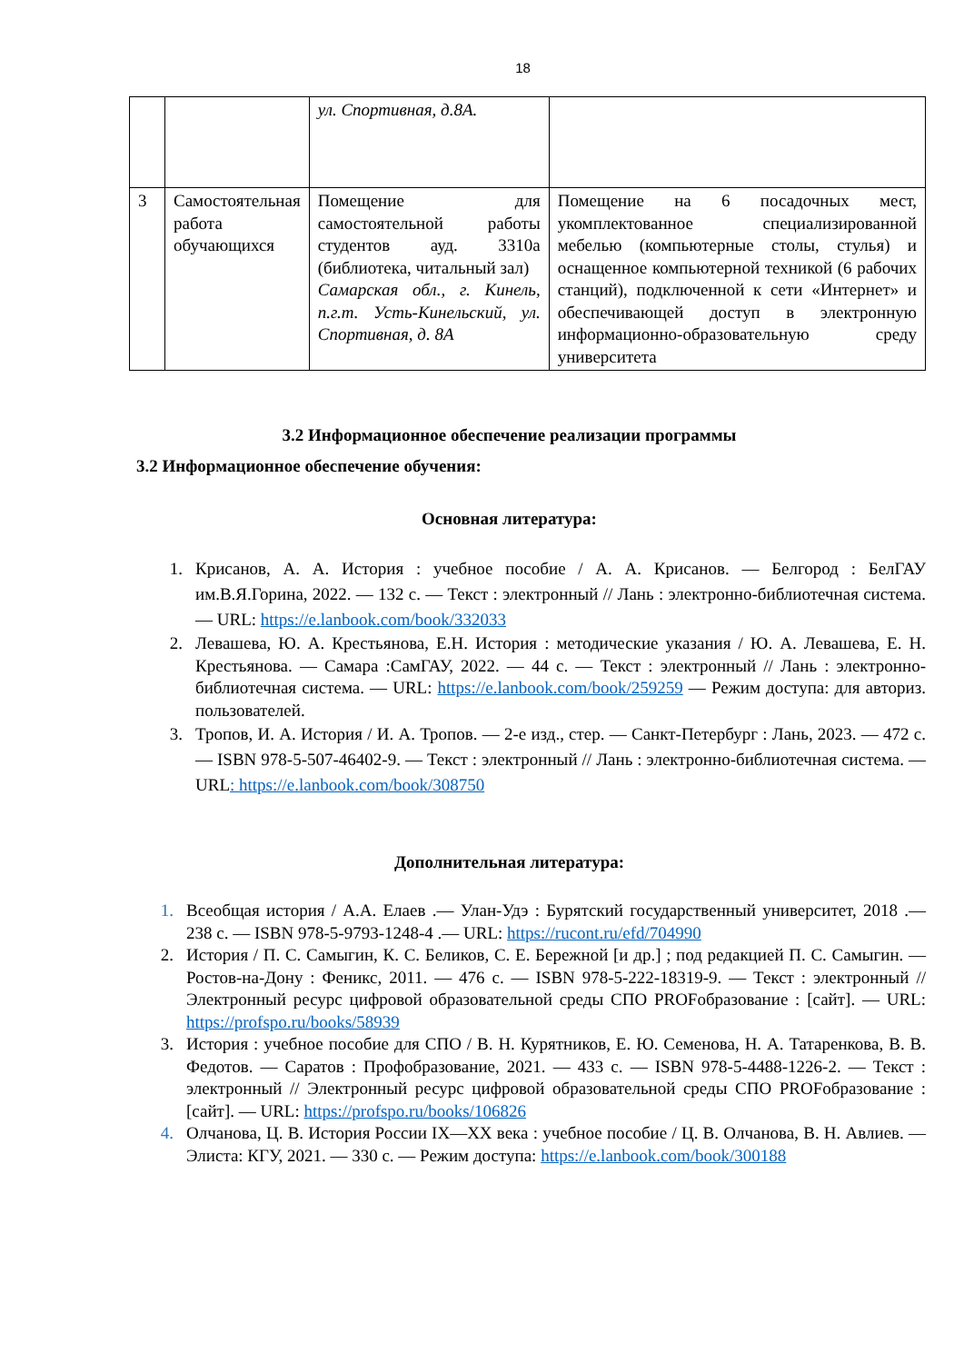18
| | | ул. Спортивная, д.8А. | |
| 3 | Самостоятельная работа обучающихся | Помещение для самостоятельной работы студентов ауд. 3310а (библиотека, читальный зал) Самарская обл., г. Кинель, п.г.т. Усть-Кинельский, ул. Спортивная, д. 8А | Помещение на 6 посадочных мест, укомплектованное специализированной мебелью (компьютерные столы, стулья) и оснащенное компьютерной техникой (6 рабочих станций), подключенной к сети «Интернет» и обеспечивающей доступ в электронную информационно-образовательную среду университета |
3.2 Информационное обеспечение реализации программы
3.2 Информационное обеспечение обучения:
Основная литература:
1. Крисанов, А. А. История : учебное пособие / А. А. Крисанов. — Белгород : БелГАУ им.В.Я.Горина, 2022. — 132 с. — Текст : электронный // Лань : электронно-библиотечная система. — URL: https://e.lanbook.com/book/332033
2. Левашева, Ю. А. Крестьянова, Е.Н. История : методические указания / Ю. А. Левашева, Е. Н. Крестьянова. — Самара :СамГАУ, 2022. — 44 с. — Текст : электронный // Лань : электронно-библиотечная система. — URL: https://e.lanbook.com/book/259259 — Режим доступа: для авториз. пользователей.
3. Тропов, И. А. История / И. А. Тропов. — 2-е изд., стер. — Санкт-Петербург : Лань, 2023. — 472 с. — ISBN 978-5-507-46402-9. — Текст : электронный // Лань : электронно-библиотечная система. — URL: https://e.lanbook.com/book/308750
Дополнительная литература:
1. Всеобщая история / А.А. Елаев .— Улан-Удэ : Бурятский государственный университет, 2018 .— 238 с. — ISBN 978-5-9793-1248-4 .— URL: https://rucont.ru/efd/704990
2. История / П. С. Самыгин, К. С. Беликов, С. Е. Бережной [и др.] ; под редакцией П. С. Самыгин. — Ростов-на-Дону : Феникс, 2011. — 476 с. — ISBN 978-5-222-18319-9. — Текст : электронный // Электронный ресурс цифровой образовательной среды СПО PROFобразование : [сайт]. — URL: https://profspo.ru/books/58939
3. История : учебное пособие для СПО / В. Н. Курятников, Е. Ю. Семенова, Н. А. Татаренкова, В. В. Федотов. — Саратов : Профобразование, 2021. — 433 с. — ISBN 978-5-4488-1226-2. — Текст : электронный // Электронный ресурс цифровой образовательной среды СПО PROFобразование : [сайт]. — URL: https://profspo.ru/books/106826
4. Олчанова, Ц. В. История России IX—XX века : учебное пособие / Ц. В. Олчанова, В. Н. Авлиев. — Элиста: КГУ, 2021. — 330 с. — Режим доступа: https://e.lanbook.com/book/300188